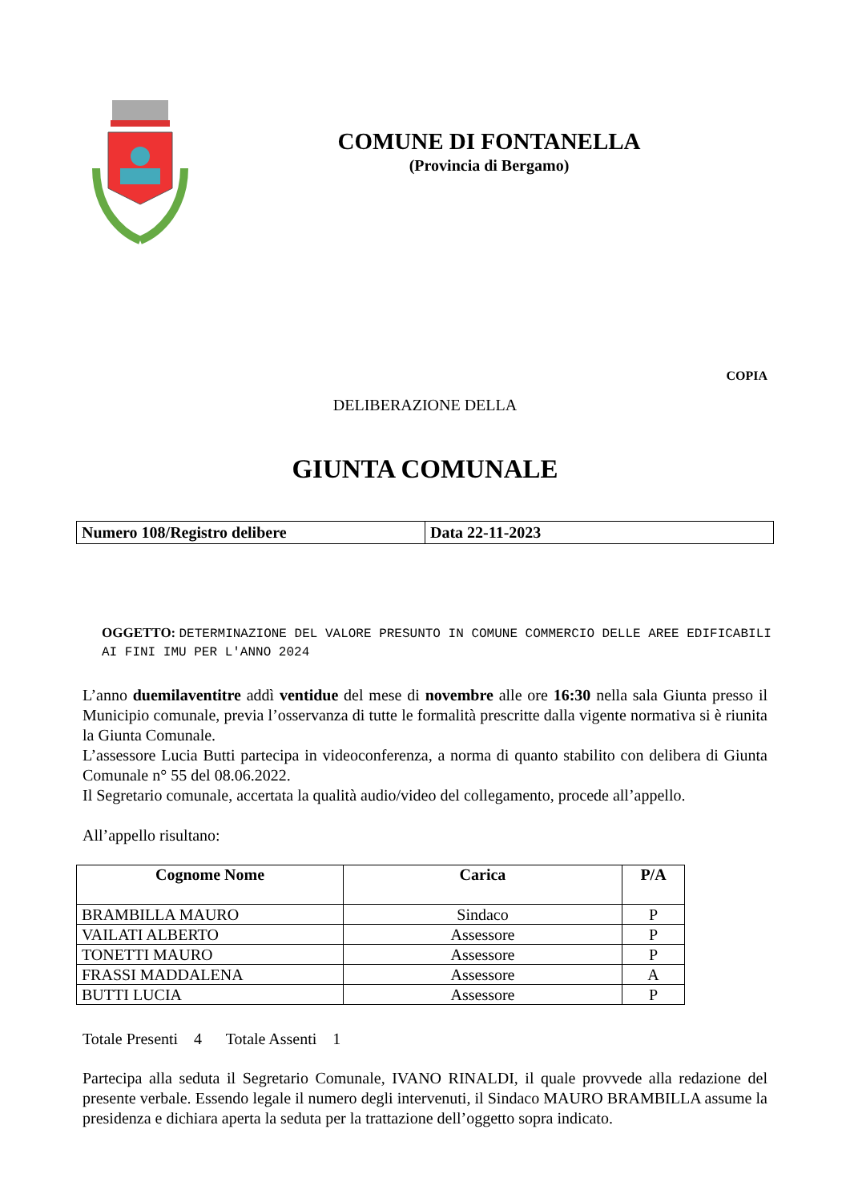COMUNE DI FONTANELLA
(Provincia di Bergamo)
COPIA
DELIBERAZIONE DELLA
GIUNTA COMUNALE
| Numero 108/Registro delibere | Data 22-11-2023 |
OGGETTO: DETERMINAZIONE DEL VALORE PRESUNTO IN COMUNE COMMERCIO DELLE AREE EDIFICABILI AI FINI IMU PER L'ANNO 2024
L’anno duemilaventitre addì ventidue del mese di novembre alle ore 16:30 nella sala Giunta presso il Municipio comunale, previa l’osservanza di tutte le formalità prescritte dalla vigente normativa si è riunita la Giunta Comunale.
L’assessore Lucia Butti partecipa in videoconferenza, a norma di quanto stabilito con delibera di Giunta Comunale n° 55 del 08.06.2022.
Il Segretario comunale, accertata la qualità audio/video del collegamento, procede all’appello.
All’appello risultano:
| Cognome Nome | Carica | P/A |
| --- | --- | --- |
| BRAMBILLA MAURO | Sindaco | P |
| VAILATI ALBERTO | Assessore | P |
| TONETTI MAURO | Assessore | P |
| FRASSI MADDALENA | Assessore | A |
| BUTTI LUCIA | Assessore | P |
Totale Presenti 4 Totale Assenti 1
Partecipa alla seduta il Segretario Comunale, IVANO RINALDI, il quale provvede alla redazione del presente verbale. Essendo legale il numero degli intervenuti, il Sindaco MAURO BRAMBILLA assume la presidenza e dichiara aperta la seduta per la trattazione dell’oggetto sopra indicato.